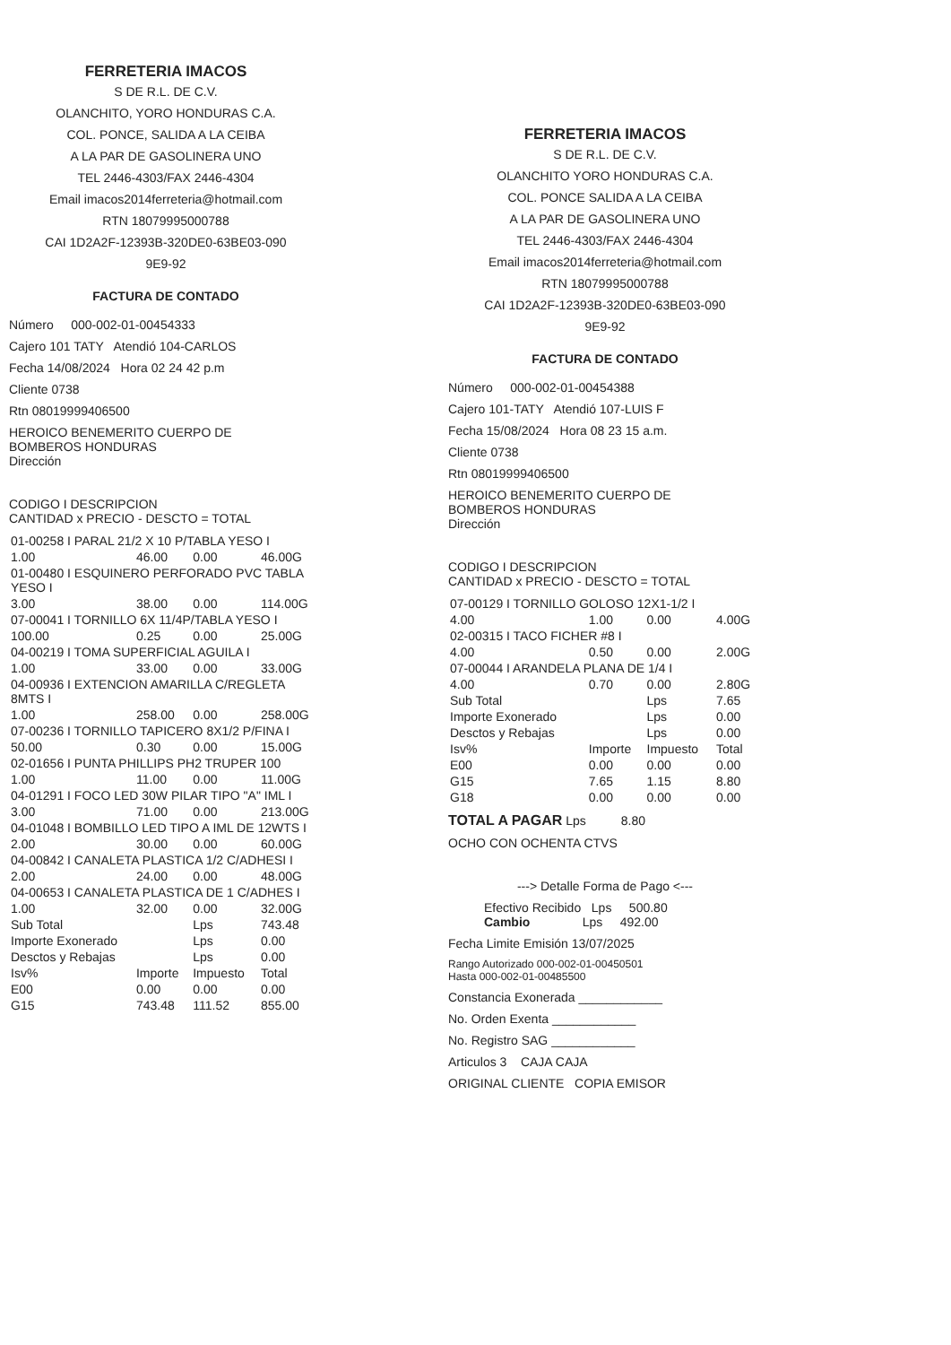FERRETERIA IMACOS
S DE R.L. DE C.V.
OLANCHITO, YORO HONDURAS C.A.
COL. PONCE, SALIDA A LA CEIBA
A LA PAR DE GASOLINERA UNO
TEL 2446-4303/FAX 2446-4304
Email imacos2014ferreteria@hotmail.com
RTN 18079995000788
CAI 1D2A2F-12393B-320DE0-63BE03-090
9E9-92
FACTURA DE CONTADO
Número 000-002-01-00454333
Cajero 101 TATY Atendió 104-CARLOS
Fecha 14/08/2024 Hora 02 24 42 p.m
Cliente 0738
Rtn 08019999406500
HEROICO BENEMERITO CUERPO DE
BOMBEROS HONDURAS
Dirección
CODIGO I DESCRIPCION
CANTIDAD x PRECIO - DESCTO = TOTAL
| 01-00258 I PARAL 21/2 X 10 P/TABLA YESO I | | | |
| 1.00 | 46.00 | 0.00 | 46.00G |
| 01-00480 I ESQUINERO PERFORADO PVC TABLA YESO I | | | |
| 3.00 | 38.00 | 0.00 | 114.00G |
| 07-00041 I TORNILLO 6X 11/4P/TABLA YESO I | | | |
| 100.00 | 0.25 | 0.00 | 25.00G |
| 04-00219 I TOMA SUPERFICIAL AGUILA I | | | |
| 1.00 | 33.00 | 0.00 | 33.00G |
| 04-00936 I EXTENCION AMARILLA C/REGLETA 8MTS I | | | |
| 1.00 | 258.00 | 0.00 | 258.00G |
| 07-00236 I TORNILLO TAPICERO 8X1/2 P/FINA I | | | |
| 50.00 | 0.30 | 0.00 | 15.00G |
| 02-01656 I PUNTA PHILLIPS PH2 TRUPER 100 | | | |
| 1.00 | 11.00 | 0.00 | 11.00G |
| 04-01291 I FOCO LED 30W PILAR TIPO "A" IML I | | | |
| 3.00 | 71.00 | 0.00 | 213.00G |
| 04-01048 I BOMBILLO LED TIPO A IML DE 12WTS I | | | |
| 2.00 | 30.00 | 0.00 | 60.00G |
| 04-00842 I CANALETA PLASTICA 1/2 C/ADHESI I | | | |
| 2.00 | 24.00 | 0.00 | 48.00G |
| 04-00653 I CANALETA PLASTICA DE 1 C/ADHES I | | | |
| 1.00 | 32.00 | 0.00 | 32.00G |
| Sub Total | | Lps | 743.48 |
| Importe Exonerado | | Lps | 0.00 |
| Desctos y Rebajas | | Lps | 0.00 |
| Isv% | Importe | Impuesto | Total |
| E00 | 0.00 | 0.00 | 0.00 |
| G15 | 743.48 | 111.52 | 855.00 |
FERRETERIA IMACOS
S DE R.L. DE C.V.
OLANCHITO YORO HONDURAS C.A.
COL. PONCE SALIDA A LA CEIBA
A LA PAR DE GASOLINERA UNO
TEL 2446-4303/FAX 2446-4304
Email imacos2014ferreteria@hotmail.com
RTN 18079995000788
CAI 1D2A2F-12393B-320DE0-63BE03-090
9E9-92
FACTURA DE CONTADO
Número 000-002-01-00454388
Cajero 101-TATY Atendió 107-LUIS F
Fecha 15/08/2024 Hora 08 23 15 a.m.
Cliente 0738
Rtn 08019999406500
HEROICO BENEMERITO CUERPO DE
BOMBEROS HONDURAS
Dirección
CODIGO I DESCRIPCION
CANTIDAD x PRECIO - DESCTO = TOTAL
| 07-00129 I TORNILLO GOLOSO 12X1-1/2 I | | | |
| 4.00 | 1.00 | 0.00 | 4.00G |
| 02-00315 I TACO FICHER #8 I | | | |
| 4.00 | 0.50 | 0.00 | 2.00G |
| 07-00044 I ARANDELA PLANA DE 1/4 I | | | |
| 4.00 | 0.70 | 0.00 | 2.80G |
| Sub Total | | Lps | 7.65 |
| Importe Exonerado | | Lps | 0.00 |
| Desctos y Rebajas | | Lps | 0.00 |
| Isv% | Importe | Impuesto | Total |
| E00 | 0.00 | 0.00 | 0.00 |
| G15 | 7.65 | 1.15 | 8.80 |
| G18 | 0.00 | 0.00 | 0.00 |
TOTAL A PAGAR Lps 8.80
OCHO CON OCHENTA CTVS
---> Detalle Forma de Pago <---
Efectivo Recibido Lps 500.80
Cambio Lps 492.00
Fecha Limite Emisión 13/07/2025
Rango Autorizado 000-002-01-00450501
Hasta 000-002-01-00485500
Constancia Exonerada ____________
No. Orden Exenta ____________
No. Registro SAG ____________
Articulos 3 CAJA CAJA
ORIGINAL CLIENTE COPIA EMISOR